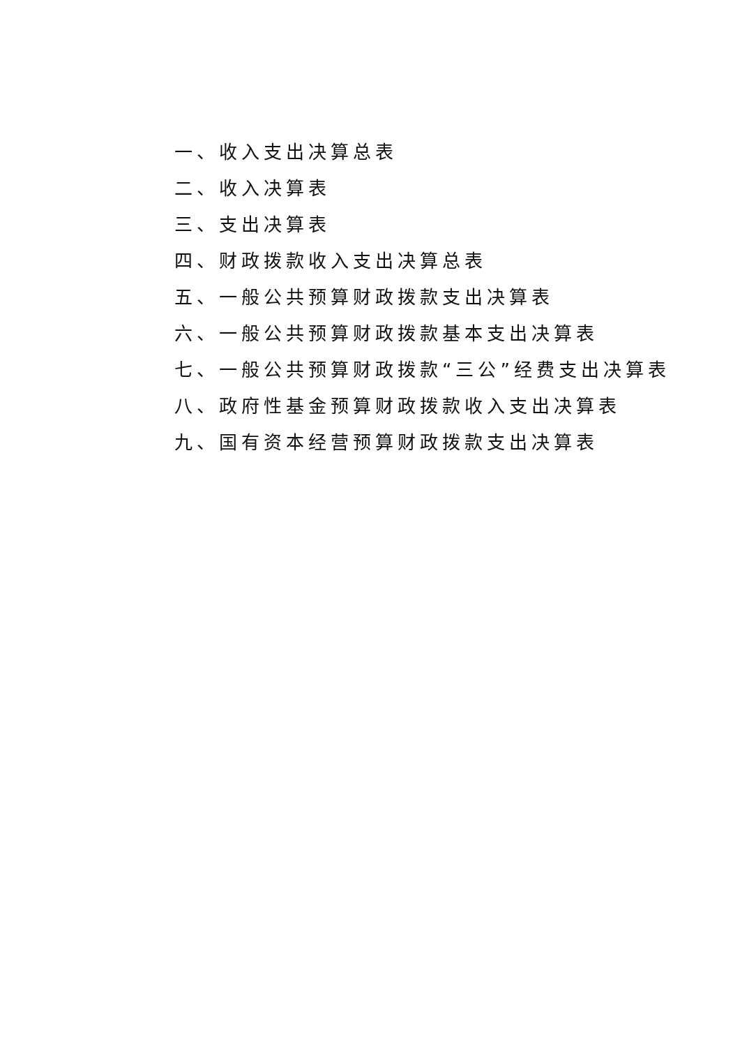一、收入支出决算总表
二、收入决算表
三、支出决算表
四、财政拨款收入支出决算总表
五、一般公共预算财政拨款支出决算表
六、一般公共预算财政拨款基本支出决算表
七、一般公共预算财政拨款“三公”经费支出决算表
八、政府性基金预算财政拨款收入支出决算表
九、国有资本经营预算财政拨款支出决算表